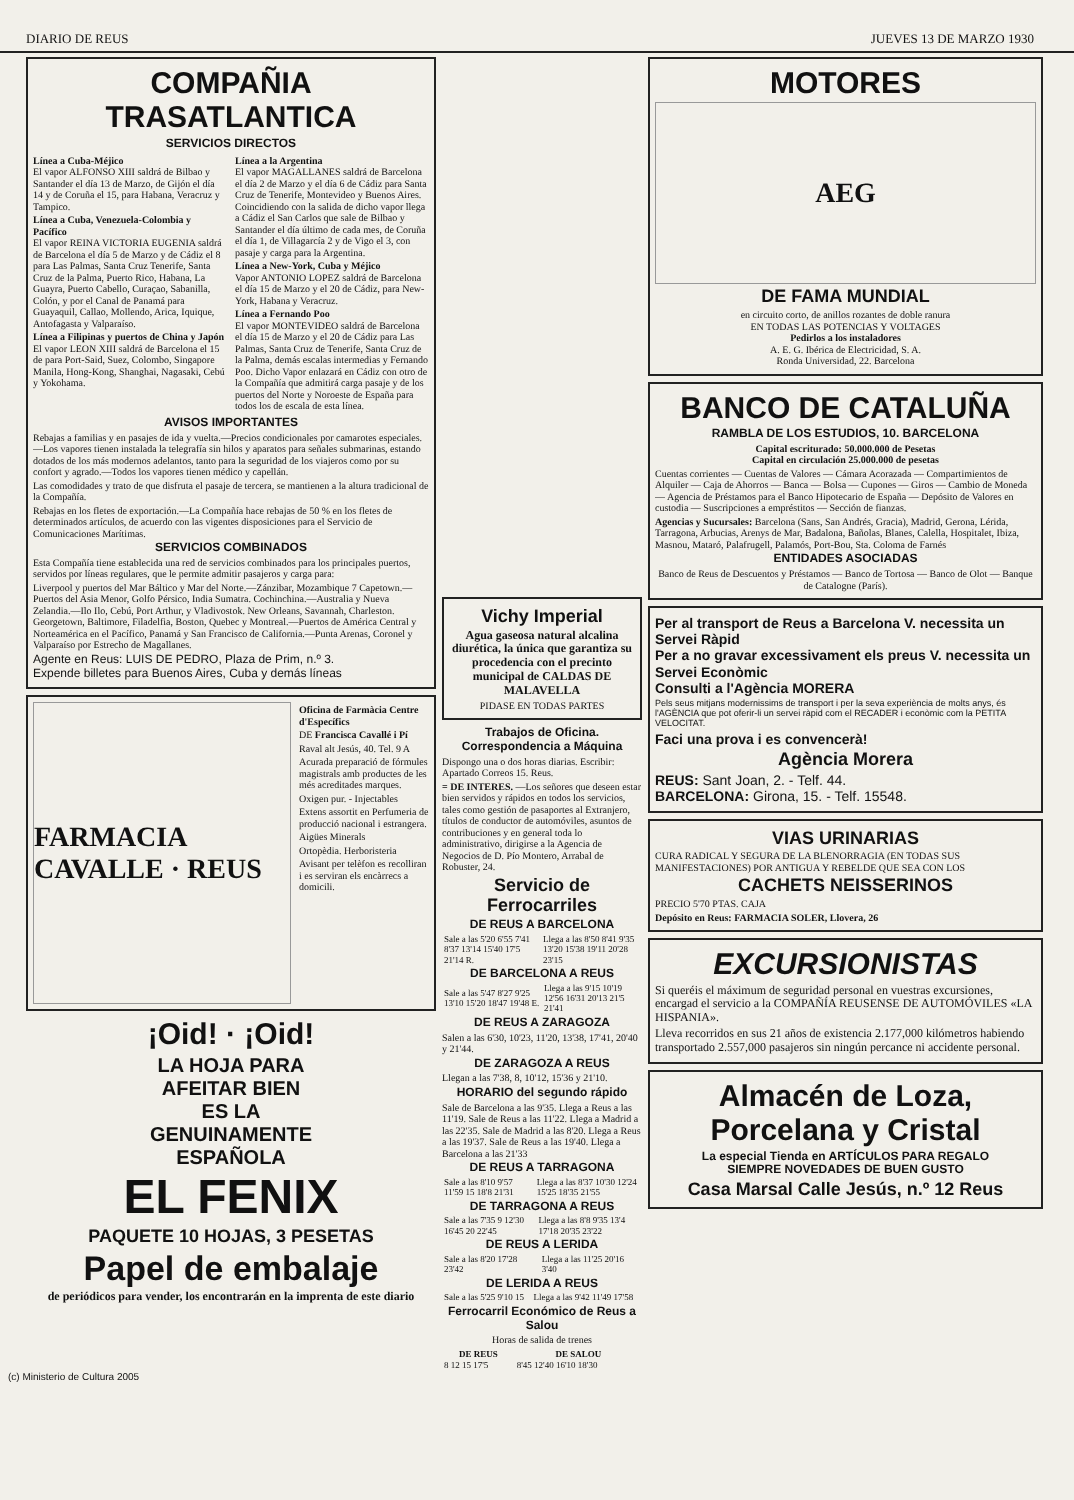DIARIO DE REUS JUEVES 13 DE MARZO 1930
COMPAÑIA TRASATLANTICA
SERVICIOS DIRECTOS
Línea a Cuba-Méjico
El vapor ALFONSO XIII saldrá de Bilbao y Santander el día 13 de Marzo, de Gijón el día 14 y de Coruña el 15, para Habana, Veracruz y Tampico.
Línea a Cuba, Venezuela-Colombia y Pacífico
El vapor REINA VICTORIA EUGENIA saldrá de Barcelona el día 5 de Marzo y de Cádiz el 8 para Las Palmas, Santa Cruz Tenerife, Santa Cruz de la Palma, Puerto Rico, Habana, La Guayra, Puerto Cabello, Curaçao, Sabanilla, Colón, y por el Canal de Panamá para Guayaquil, Callao, Mollendo, Arica, Iquique, Antofagasta y Valparaíso.
Línea a Filipinas y puertos de China y Japón
El vapor LEON XIII saldrá de Barcelona el 15 de para Port-Said, Suez, Colombo, Singapore Manila, Hong-Kong, Shanghai, Nagasaki, Cebú y Yokohama.
Línea a la Argentina
El vapor MAGALLANES saldrá de Barcelona el día 2 de Marzo y el día 6 de Cádiz para Santa Cruz de Tenerife, Montevideo y Buenos Aires. Coincidiendo con la salida de dicho vapor llega a Cádiz el San Carlos que sale de Bilbao y Santander el día último de cada mes, de Coruña el día 1, de Villagarcía 2 y de Vigo el 3, con pasaje y carga para la Argentina.
Línea a New-York, Cuba y Méjico
Vapor ANTONIO LOPEZ saldrá de Barcelona el día 15 de Marzo y el 20 de Cádiz, para New-York, Habana y Veracruz.
Línea a Fernando Poo
El vapor MONTEVIDEO saldrá de Barcelona el día 15 de Marzo y el 20 de Cádiz para Las Palmas, Santa Cruz de Tenerife, Santa Cruz de la Palma, demás escalas intermedias y Fernando Poo. Dicho Vapor enlazará en Cádiz con otro de la Compañía que admitirá carga pasaje y de los puertos del Norte y Noroeste de España para todos los de escala de esta línea.
AVISOS IMPORTANTES
Rebajas a familias y en pasajes de ida y vuelta.—Precios condicionales por camarotes especiales.—Los vapores tienen instalada la telegrafía sin hilos y aparatos para señales submarinas, estando dotados de los más modernos adelantos, tanto para la seguridad de los viajeros como por su confort y agrado.—Todos los vapores tienen médico y capellán.
Las comodidades y trato de que disfruta el pasaje de tercera, se mantienen a la altura tradicional de la Compañía.
Rebajas en los fletes de exportación.—La Compañía hace rebajas de 50 % en los fletes de determinados artículos, de acuerdo con las vigentes disposiciones para el Servicio de Comunicaciones Marítimas.
SERVICIOS COMBINADOS
Esta Compañía tiene establecida una red de servicios combinados para los principales puertos, servidos por líneas regulares, que le permite admitir pasajeros y carga para:
Liverpool y puertos del Mar Báltico y Mar del Norte.—Zánzibar, Mozambique 7 Capetown.—Puertos del Asia Menor, Golfo Pérsico, India Sumatra. Cochinchina.—Australia y Nueva Zelandia.—Ilo Ilo, Cebú, Port Arthur, y Vladivostok. New Orleans, Savannah, Charleston. Georgetown, Baltimore, Filadelfia, Boston, Quebec y Montreal.—Puertos de América Central y Norteamérica en el Pacífico, Panamá y San Francisco de California.—Punta Arenas, Coronel y Valparaíso por Estrecho de Magallanes.
Agente en Reus: LUIS DE PEDRO, Plaza de Prim, n.º 3.
Expende billetes para Buenos Aires, Cuba y demás líneas
FARMACIA CAVALLE · REUS
Oficina de Farmàcia Centre d'Específics
DE Francisca Cavallé i Pí
Raval alt Jesús, 40. Tel. 9 A
Acurada preparació de fórmules magistrals amb productes de les més acreditades marques.
Oxigen pur. - Injectables
Extens assortit en Perfumeria de producció nacional i estrangera.
Aigües Minerals
Ortopèdia. Herboristeria
Avisant per telèfon es recolliran i es serviran els encàrrecs a domicili.
¡Oid! · ¡Oid!
LA HOJA PARA
AFEITAR BIEN
ES LA
GENUINAMENTE
ESPAÑOLA
EL FENIX
PAQUETE 10 HOJAS, 3 PESETAS
Papel de embalaje
de periódicos para vender, los encontrarán en la imprenta de este diario
Vichy Imperial
Agua gaseosa natural alcalina diurética, la única que garantiza su procedencia con el precinto municipal de CALDAS DE MALAVELLA
PIDASE EN TODAS PARTES
Trabajos de Oficina. Correspondencia a Máquina
Dispongo una o dos horas diarias. Escribir: Apartado Correos 15. Reus.
= DE INTERES. —Los señores que deseen estar bien servidos y rápidos en todos los servicios, tales como gestión de pasaportes al Extranjero, títulos de conductor de automóviles, asuntos de contribuciones y en general toda lo administrativo, dirigirse a la Agencia de Negocios de D. Pío Montero, Arrabal de Robuster, 24.
Servicio de Ferrocarriles
DE REUS A BARCELONA
| Sale a las 5'20 6'55 7'41 8'37 13'14 15'40 17'5 21'14 R. | Llega a las 8'50 8'41 9'35 13'20 15'38 19'11 20'28 23'15 |
DE BARCELONA A REUS
| Sale a las 5'47 8'27 9'25 13'10 15'20 18'47 19'48 E. | Llega a las 9'15 10'19 12'56 16'31 20'13 21'5 21'41 |
DE REUS A ZARAGOZA
Salen a las 6'30, 10'23, 11'20, 13'38, 17'41, 20'40 y 21'44.
DE ZARAGOZA A REUS
Llegan a las 7'38, 8, 10'12, 15'36 y 21'10.
HORARIO del segundo rápido
Sale de Barcelona a las 9'35. Llega a Reus a las 11'19. Sale de Reus a las 11'22. Llega a Madrid a las 22'35. Sale de Madrid a las 8'20. Llega a Reus a las 19'37. Sale de Reus a las 19'40. Llega a Barcelona a las 21'33
DE REUS A TARRAGONA
| Sale a las 8'10 9'57 11'59 15 18'8 21'31 | Llega a las 8'37 10'30 12'24 15'25 18'35 21'55 |
DE TARRAGONA A REUS
| Sale a las 7'35 9 12'30 16'45 20 22'45 | Llega a las 8'8 9'35 13'4 17'18 20'35 23'22 |
DE REUS A LERIDA
| Sale a las 8'20 17'28 23'42 | Llega a las 11'25 20'16 3'40 |
DE LERIDA A REUS
| Sale a las 5'25 9'10 15 | Llega a las 9'42 11'49 17'58 |
Ferrocarril Económico de Reus a Salou
Horas de salida de trenes
| DE REUS | DE SALOU |
| --- | --- |
| 8 12 15 17'5 | 8'45 12'40 16'10 18'30 |
MOTORES
AEG
DE FAMA MUNDIAL
en circuito corto, de anillos rozantes de doble ranura
EN TODAS LAS POTENCIAS Y VOLTAGES
Pedirlos a los instaladores
A. E. G. Ibérica de Electricidad, S. A.
Ronda Universidad, 22. Barcelona
BANCO DE CATALUÑA
RAMBLA DE LOS ESTUDIOS, 10. BARCELONA
Capital escriturado: 50.000.000 de Pesetas
Capital en circulación 25.000.000 de pesetas
Cuentas corrientes — Cuentas de Valores — Cámara Acorazada — Compartimientos de Alquiler — Caja de Ahorros — Banca — Bolsa — Cupones — Giros — Cambio de Moneda — Agencia de Préstamos para el Banco Hipotecario de España — Depósito de Valores en custodia — Suscripciones a empréstitos — Sección de fianzas.
Agencias y Sucursales: Barcelona (Sans, San Andrés, Gracia), Madrid, Gerona, Lérida, Tarragona, Arbucias, Arenys de Mar, Badalona, Bañolas, Blanes, Calella, Hospitalet, Ibiza, Masnou, Mataró, Palafrugell, Palamós, Port-Bou, Sta. Coloma de Farnés
ENTIDADES ASOCIADAS
Banco de Reus de Descuentos y Préstamos — Banco de Tortosa — Banco de Olot — Banque de Catalogne (París).
Per al transport de Reus a Barcelona V. necessita un Servei Ràpid
Per a no gravar excessivament els preus V. necessita un
Servei Econòmic
Consulti a l'Agència MORERA
Pels seus mitjans modernissims de transport i per la seva experiència de molts anys, és l'AGÈNCIA que pot oferir-li un servei ràpid com el RECADER i econòmic com la PETITA VELOCITAT.
Faci una prova i es convencerà!
Agència Morera
REUS: Sant Joan, 2. - Telf. 44.
BARCELONA: Girona, 15. - Telf. 15548.
VIAS URINARIAS
CURA RADICAL Y SEGURA DE LA BLENORRAGIA (EN TODAS SUS MANIFESTACIONES) POR ANTIGUA Y REBELDE QUE SEA CON LOS
CACHETS NEISSERINOS
PRECIO 5'70 PTAS. CAJA
Depósito en Reus: FARMACIA SOLER, Llovera, 26
EXCURSIONISTAS
Si queréis el máximum de seguridad personal en vuestras excursiones, encargad el servicio a la COMPAÑÍA REUSENSE DE AUTOMÓVILES «LA HISPANIA».
Lleva recorridos en sus 21 años de existencia 2.177,000 kilómetros habiendo transportado 2.557,000 pasajeros sin ningún percance ni accidente personal.
Almacén de Loza, Porcelana y Cristal
La especial Tienda en ARTÍCULOS PARA REGALO
SIEMPRE NOVEDADES DE BUEN GUSTO
Casa Marsal Calle Jesús, n.º 12 Reus
(c) Ministerio de Cultura 2005